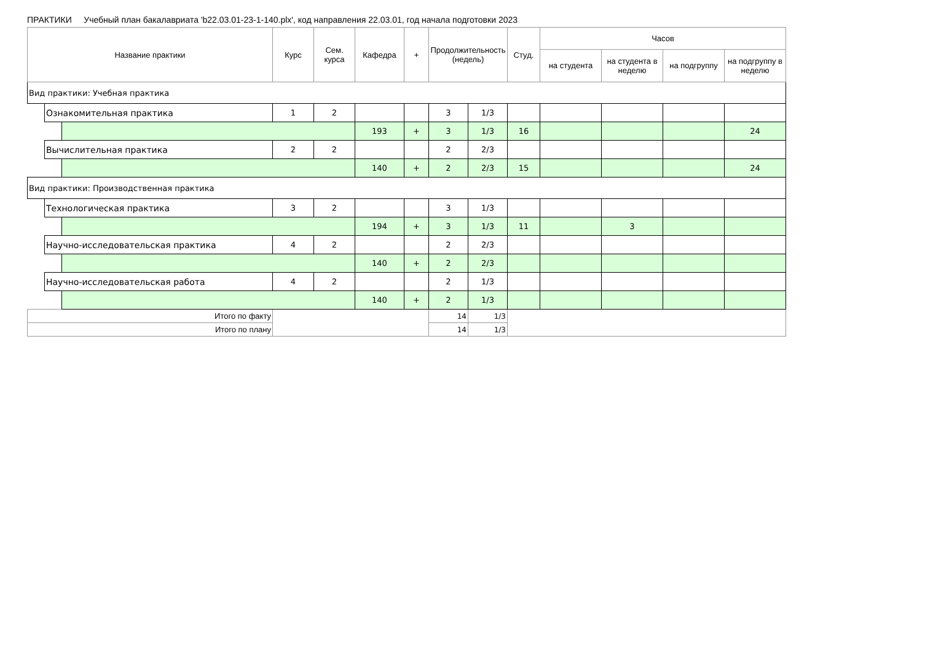ПРАКТИКИ Учебный план бакалавриата 'b22.03.01-23-1-140.plx', код направления 22.03.01, год начала подготовки 2023
| Название практики | | | Курс | Сем. курса | Кафедра | + | Продолжительность (недель) | | Студ. | Часов | | | |
| --- | --- | --- | --- | --- | --- | --- | --- | --- | --- | --- | --- | --- | --- |
| | | | | | | | | | | на студента | на студента в неделю | на подгруппу | на подгруппу в неделю |
| Вид практики: Учебная практика | | | | | | | | | | | | | |
| | Ознакомительная практика | | 1 | 2 | | | 3 | 1/3 | | | | | |
| | | | | | 193 | + | 3 | 1/3 | 16 | | | | 24 |
| | Вычислительная практика | | 2 | 2 | | | 2 | 2/3 | | | | | |
| | | | | | 140 | + | 2 | 2/3 | 15 | | | | 24 |
| Вид практики: Производственная практика | | | | | | | | | | | | | |
| | Технологическая практика | | 3 | 2 | | | 3 | 1/3 | | | | | |
| | | | | | 194 | + | 3 | 1/3 | 11 | | 3 | | |
| | Научно-исследовательская практика | | 4 | 2 | | | 2 | 2/3 | | | | | |
| | | | | | 140 | + | 2 | 2/3 | | | | | |
| | Научно-исследовательская работа | | 4 | 2 | | | 2 | 1/3 | | | | | |
| | | | | | 140 | + | 2 | 1/3 | | | | | |
| Итого по факту | | | | | | | 14 | 1/3 | | | | | |
| Итого по плану | | | | | | | 14 | 1/3 | | | | | |